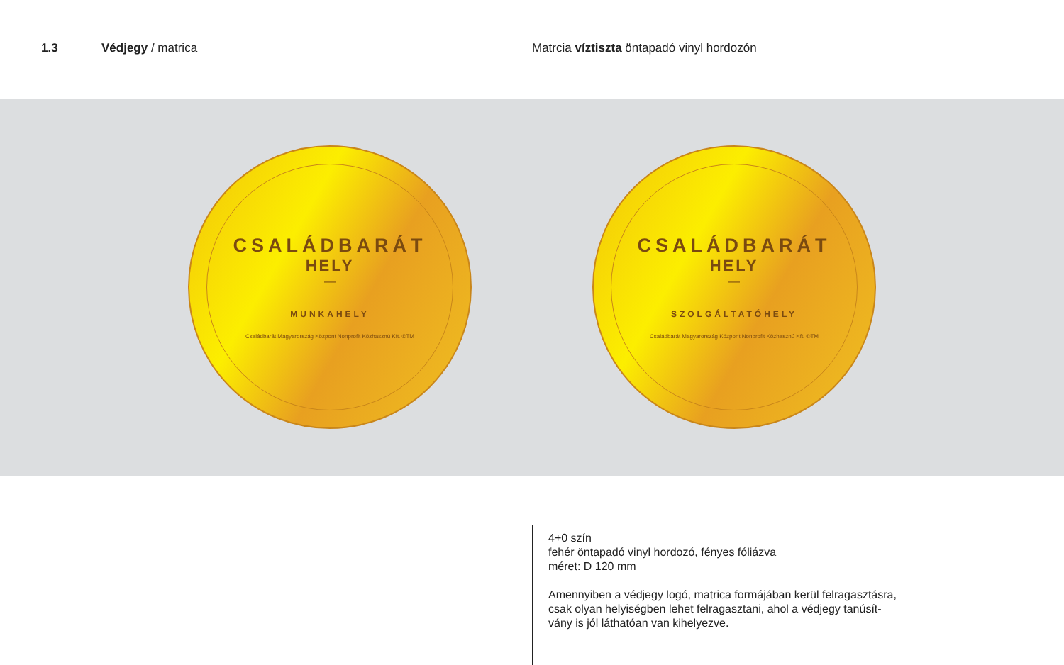1.3 Védjegy / matrica
Matrcia víztiszta öntapadó vinyl hordozón
CSALÁDBARÁT
HELY
—
MUNKAHELY
Családbarát Magyarország Központ Nonprofit Közhasznú Kft. ©TM
CSALÁDBARÁT
HELY
—
SZOLGÁLTATÓHELY
Családbarát Magyarország Központ Nonprofit Közhasznú Kft. ©TM
4+0 szín
fehér öntapadó vinyl hordozó, fényes fóliázva
méret: D 120 mm
Amennyiben a védjegy logó, matrica formájában kerül felragasztásra,
csak olyan helyiségben lehet felragasztani, ahol a védjegy tanúsít-
vány is jól láthatóan van kihelyezve.